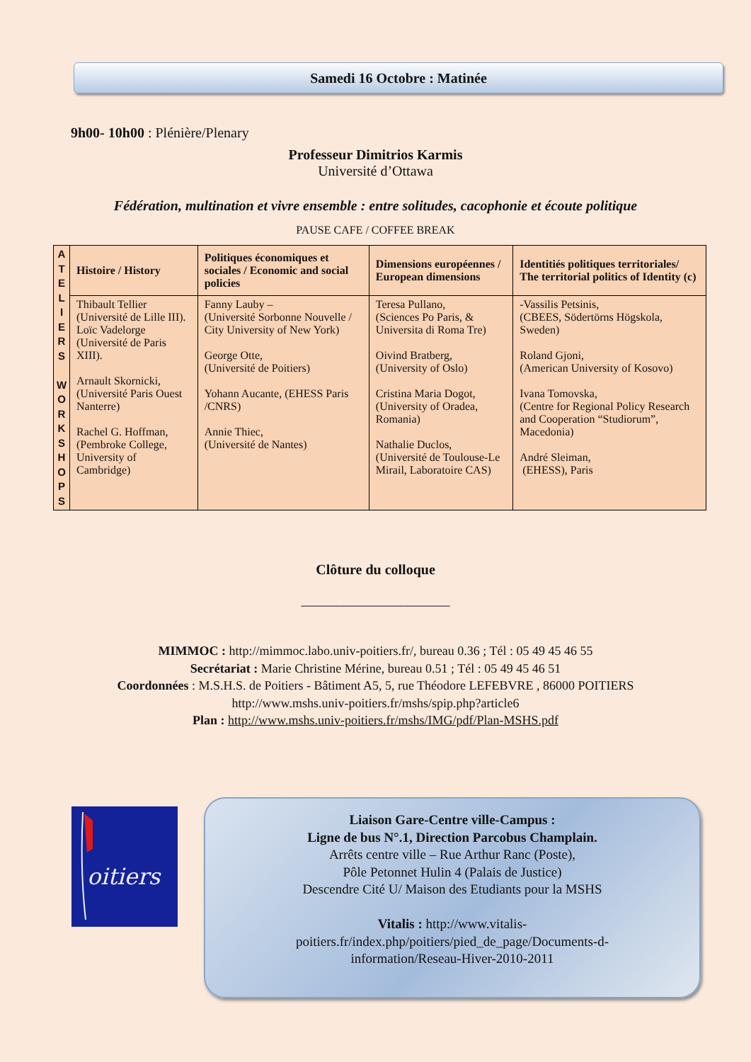Samedi 16 Octobre : Matinée
9h00- 10h00 : Plénière/Plenary
Professeur Dimitrios Karmis
Université d’Ottawa
Fédération, multination et vivre ensemble : entre solitudes, cacophonie et écoute politique
PAUSE CAFE / COFFEE BREAK
| A T E L I E R S W O R K S H O P S | Histoire / History | Politiques économiques et sociales / Economic and social policies | Dimensions européennes / European dimensions | Identitiés politiques territoriales/ The territorial politics of Identity (c) |
| | Thibault Tellier (Université de Lille III). Loïc Vadelorge (Université de Paris XIII). Arnault Skornicki, (Université Paris Ouest Nanterre) Rachel G. Hoffman, (Pembroke College, University of Cambridge) | Fanny Lauby – (Université Sorbonne Nouvelle / City University of New York) George Otte, (Université de Poitiers) Yohann Aucante, (EHESS Paris /CNRS) Annie Thiec, (Université de Nantes) | Teresa Pullano, (Sciences Po Paris, & Universita di Roma Tre) Oivind Bratberg, (University of Oslo) Cristina Maria Dogot, (University of Oradea, Romania) Nathalie Duclos, (Université de Toulouse-Le Mirail, Laboratoire CAS) | -Vassilis Petsinis, (CBEES, Södertörns Högskola, Sweden) Roland Gjoni, (American University of Kosovo) Ivana Tomovska, (Centre for Regional Policy Research and Cooperation “Studiorum”, Macedonia) André Sleiman, (EHESS), Paris |
Clôture du colloque
_____________________
MIMMOC : http://mimmoc.labo.univ-poitiers.fr/, bureau 0.36 ; Tél : 05 49 45 46 55
Secrétariat : Marie Christine Mérine, bureau 0.51 ; Tél : 05 49 45 46 51
Coordonnées : M.S.H.S. de Poitiers - Bâtiment A5, 5, rue Théodore LEFEBVRE , 86000 POITIERS
http://www.mshs.univ-poitiers.fr/mshs/spip.php?article6
Plan : http://www.mshs.univ-poitiers.fr/mshs/IMG/pdf/Plan-MSHS.pdf
oitiers
Liaison Gare-Centre ville-Campus :
Ligne de bus N°.1, Direction Parcobus Champlain.
Arrêts centre ville – Rue Arthur Ranc (Poste),
Pôle Petonnet Hulin 4 (Palais de Justice)
Descendre Cité U/ Maison des Etudiants pour la MSHS
Vitalis : http://www.vitalis-
poitiers.fr/index.php/poitiers/pied_de_page/Documents-d-
information/Reseau-Hiver-2010-2011